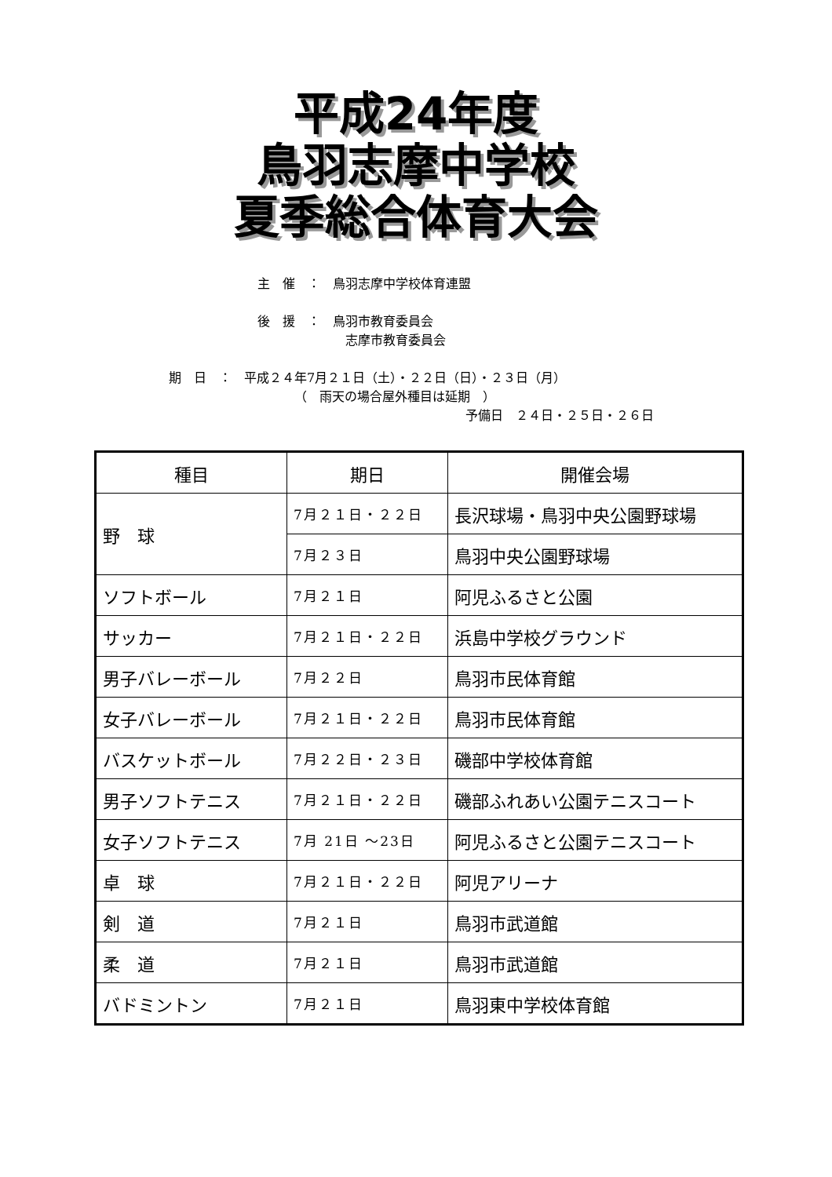平成24年度
鳥羽志摩中学校
夏季総合体育大会
主　催　：　鳥羽志摩中学校体育連盟
後　援　：　鳥羽市教育委員会
志摩市教育委員会
期　日　：　平成２４年7月２１日（土）・２２日（日）・２３日（月）
（　雨天の場合屋外種目は延期　）
予備日　２４日・２５日・２６日
| 種目 | 期日 | 開催会場 |
| --- | --- | --- |
| 野 球 | 7月２１日・２２日 | 長沢球場・鳥羽中央公園野球場 |
| | 7月２３日 | 鳥羽中央公園野球場 |
| ソフトボール | 7月２１日 | 阿児ふるさと公園 |
| サッカー | 7月２１日・２２日 | 浜島中学校グラウンド |
| 男子バレーボール | 7月２２日 | 鳥羽市民体育館 |
| 女子バレーボール | 7月２１日・２２日 | 鳥羽市民体育館 |
| バスケットボール | 7月２２日・２３日 | 磯部中学校体育館 |
| 男子ソフトテニス | 7月２１日・２２日 | 磯部ふれあい公園テニスコート |
| 女子ソフトテニス | 7月 21日 ～23日 | 阿児ふるさと公園テニスコート |
| 卓 球 | 7月２１日・２２日 | 阿児アリーナ |
| 剣 道 | 7月２１日 | 鳥羽市武道館 |
| 柔 道 | 7月２１日 | 鳥羽市武道館 |
| バドミントン | 7月２１日 | 鳥羽東中学校体育館 |